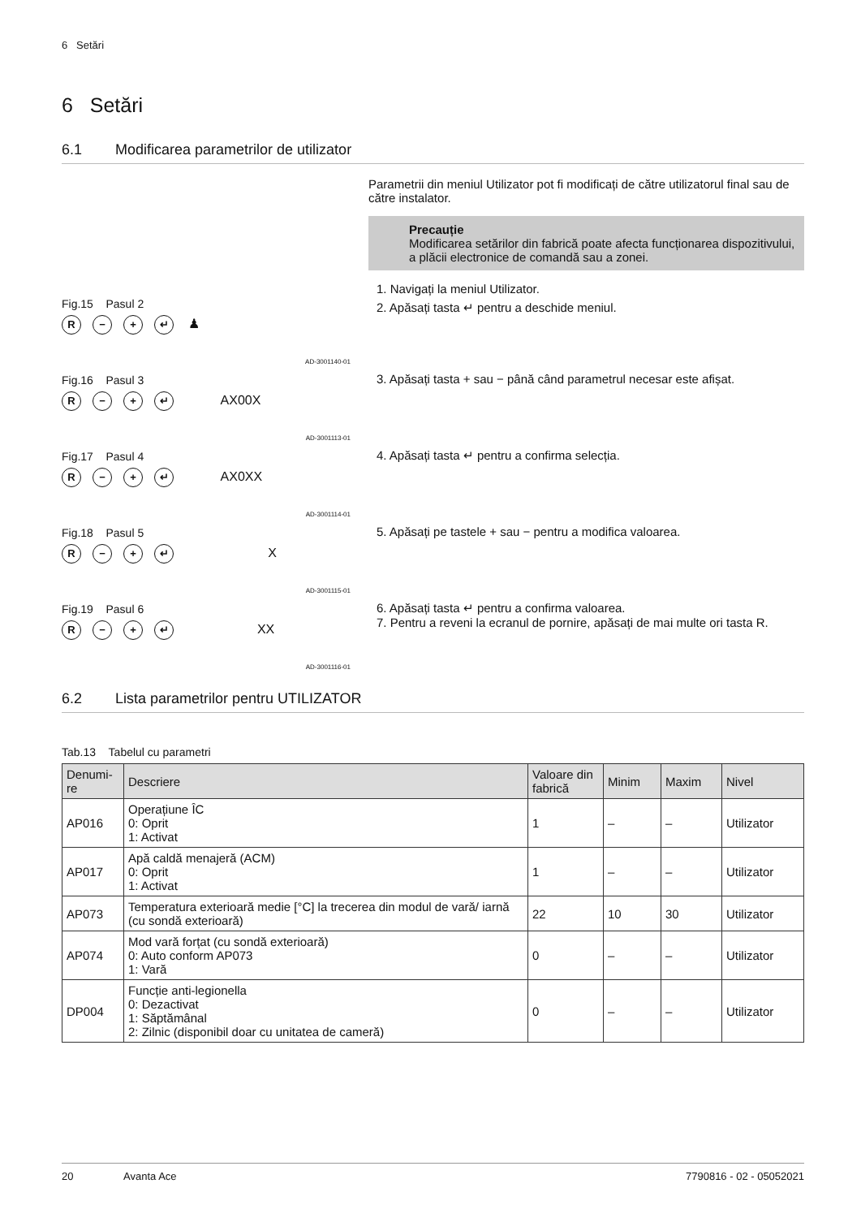6 Setări
6 Setări
6.1 Modificarea parametrilor de utilizator
Fig.15 Pasul 2
R − + ↵ ♟
AD-3001140-01
Fig.16 Pasul 3
R − + ↵ AX00X
AD-3001113-01
Fig.17 Pasul 4
R − + ↵ AX0XX
AD-3001114-01
Fig.18 Pasul 5
R − + ↵ X
AD-3001115-01
Fig.19 Pasul 6
R − + ↵ XX
AD-3001116-01
Parametrii din meniul Utilizator pot fi modificați de către utilizatorul final sau de către instalator.
Precauție
Modificarea setărilor din fabrică poate afecta funcționarea dispozitivului, a plăcii electronice de comandă sau a zonei.
1. Navigați la meniul Utilizator.
2. Apăsați tasta ↵ pentru a deschide meniul.
3. Apăsați tasta + sau − până când parametrul necesar este afișat.
4. Apăsați tasta ↵ pentru a confirma selecția.
5. Apăsați pe tastele + sau − pentru a modifica valoarea.
6. Apăsați tasta ↵ pentru a confirma valoarea.
7. Pentru a reveni la ecranul de pornire, apăsați de mai multe ori tasta R.
6.2 Lista parametrilor pentru UTILIZATOR
Tab.13 Tabelul cu parametri
| Denumi-re | Descriere | Valoare din fabrică | Minim | Maxim | Nivel |
| --- | --- | --- | --- | --- | --- |
| AP016 | Operațiune ÎC 0: Oprit 1: Activat | 1 | – | – | Utilizator |
| AP017 | Apă caldă menajeră (ACM) 0: Oprit 1: Activat | 1 | – | – | Utilizator |
| AP073 | Temperatura exterioară medie [°C] la trecerea din modul de vară/ iarnă (cu sondă exterioară) | 22 | 10 | 30 | Utilizator |
| AP074 | Mod vară forțat (cu sondă exterioară) 0: Auto conform AP073 1: Vară | 0 | – | – | Utilizator |
| DP004 | Funcție anti-legionella 0: Dezactivat 1: Săptămânal 2: Zilnic (disponibil doar cu unitatea de cameră) | 0 | – | – | Utilizator |
20 Avanta Ace 7790816 - 02 - 05052021